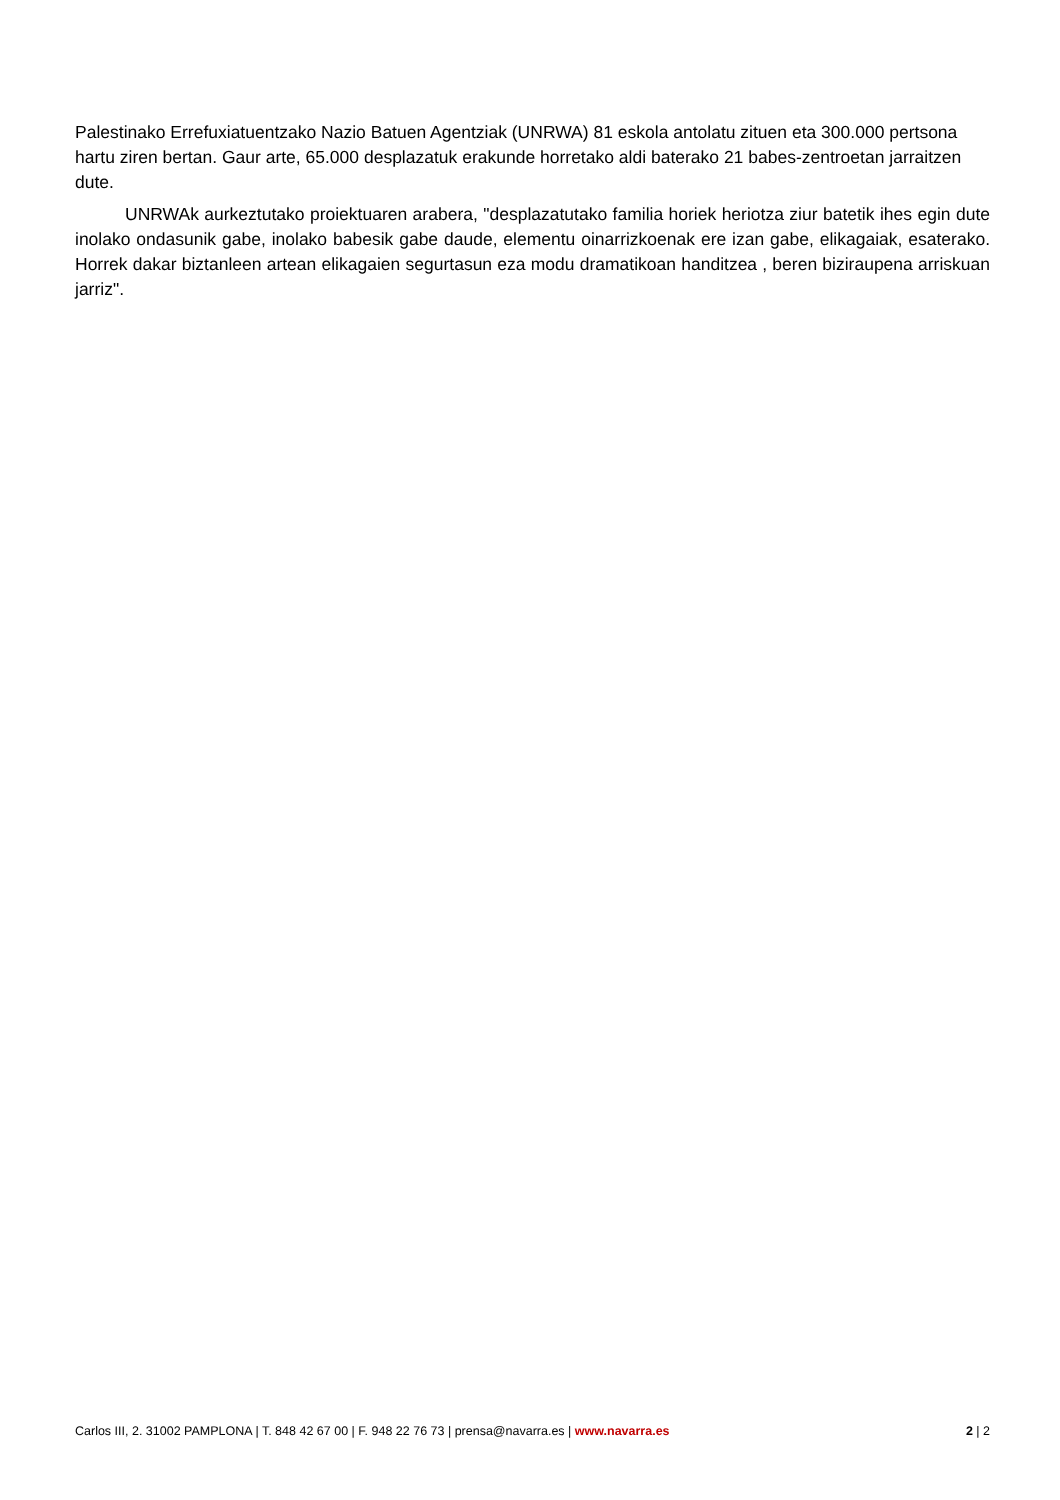Palestinako Errefuxiatuentzako Nazio Batuen Agentziak (UNRWA) 81 eskola antolatu zituen eta 300.000 pertsona hartu ziren bertan. Gaur arte, 65.000 desplazatuk erakunde horretako aldi baterako 21 babes-zentroetan jarraitzen dute.
UNRWAk aurkeztutako proiektuaren arabera, "desplazatutako familia horiek heriotza ziur batetik ihes egin dute inolako ondasunik gabe, inolako babesik gabe daude, elementu oinarrizkoenak ere izan gabe, elikagaiak, esaterako. Horrek dakar biztanleen artean elikagaien segurtasun eza modu dramatikoan handitzea , beren biziraupena arriskuan jarriz".
Carlos III, 2. 31002 PAMPLONA | T. 848 42 67 00 | F. 948 22 76 73 | prensa@navarra.es | www.navarra.es 2 | 2